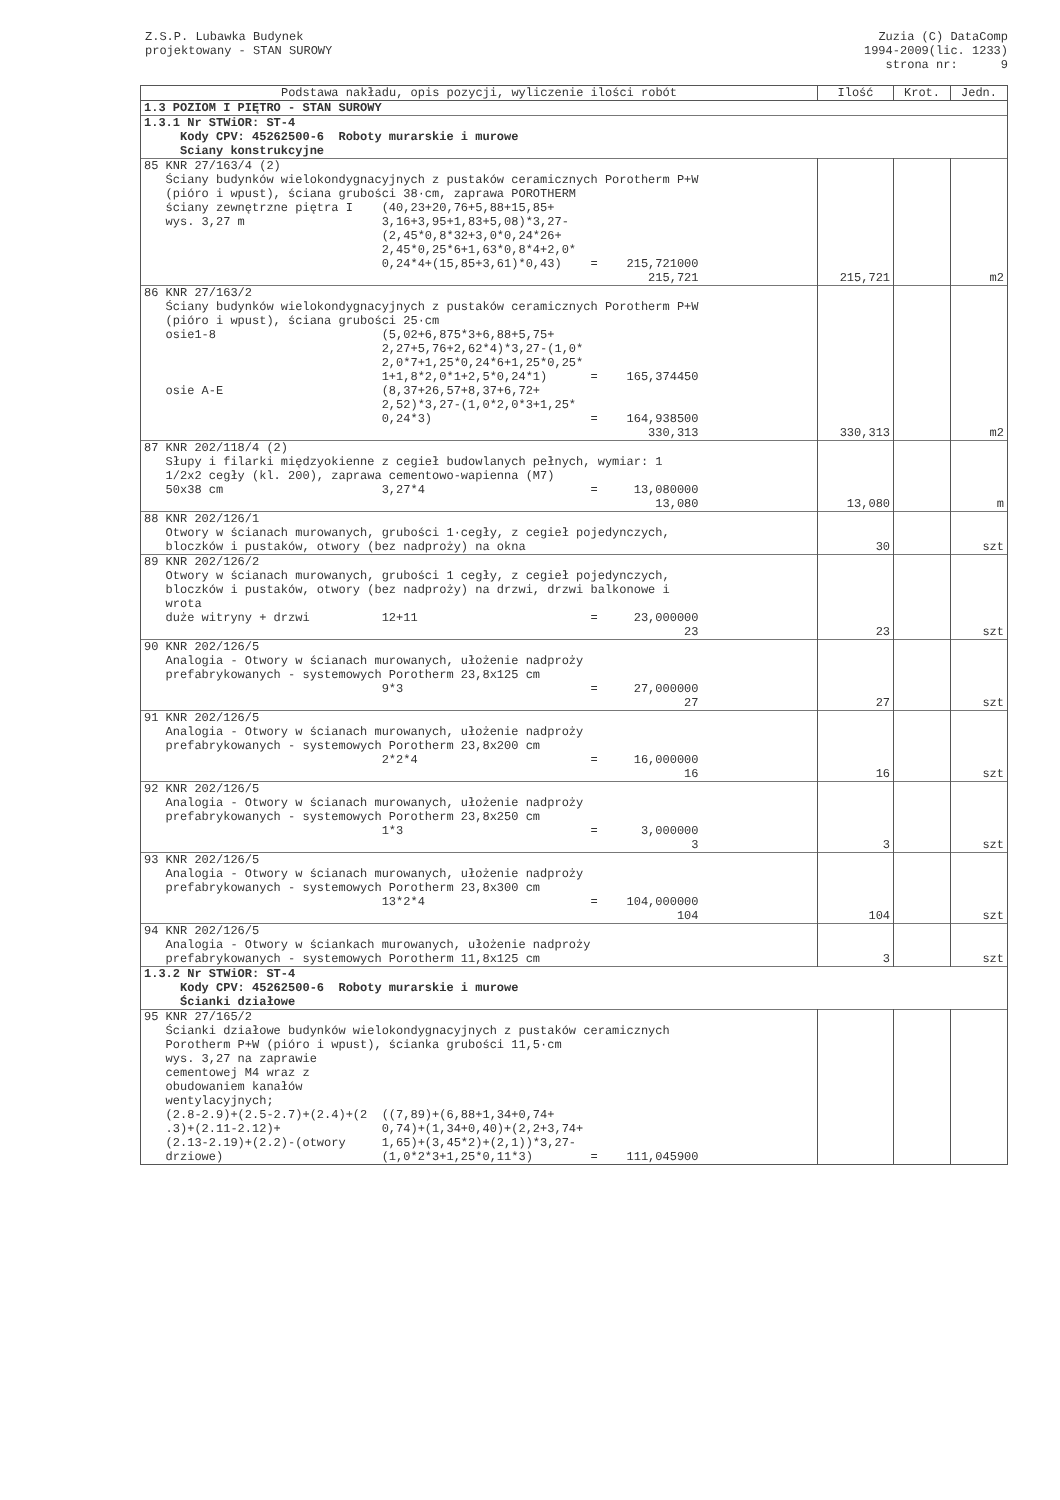Z.S.P. Lubawka Budynek
projektowany - STAN SUROWY
Zuzia (C) DataComp
1994-2009(lic. 1233)
strona nr: 9
| Podstawa nakładu, opis pozycji, wyliczenie ilości robót | Ilość | Krot. | Jedn. |
| --- | --- | --- | --- |
| 1.3 POZIOM I PIĘTRO - STAN SUROWY | | | |
| 1.3.1 Nr STWiOR: ST-4 Kody CPV: 45262500-6 Roboty murarskie i murowe Sciany konstrukcyjne | | | |
| 85 KNR 27/163/4 (2) Ściany budynków wielokondygnacyjnych z pustaków ceramicznych Porotherm P+W (pióro i wpust), ściana grubości 38·cm, zaprawa POROTHERM ściany zewnętrzne piętra I (40,23+20,76+5,88+15,85+ wys. 3,27 m 3,16+3,95+1,83+5,08)*3,27- (2,45*0,8*32+3,0*0,24*26+ 2,45*0,25*6+1,63*0,8*4+2,0* 0,24*4+(15,85+3,61)*0,43) = 215,721000 215,721 | 215,721 | | m2 |
| 86 KNR 27/163/2 Ściany budynków wielokondygnacyjnych z pustaków ceramicznych Porotherm P+W (pióro i wpust), ściana grubości 25·cm osie1-8 (5,02+6,875*3+6,88+5,75+ 2,27+5,76+2,62*4)*3,27-(1,0* 2,0*7+1,25*0,24*6+1,25*0,25* 1+1,8*2,0*1+2,5*0,24*1) = 165,374450 osie A-E (8,37+26,57+8,37+6,72+ 2,52)*3,27-(1,0*2,0*3+1,25* 0,24*3) = 164,938500 330,313 | 330,313 | | m2 |
| 87 KNR 202/118/4 (2) Słupy i filarki międzyokienne z cegieł budowlanych pełnych, wymiar: 1 1/2x2 cegły (kl. 200), zaprawa cementowo-wapienna (M7) 50x38 cm 3,27*4 = 13,080000 13,080 | 13,080 | | m |
| 88 KNR 202/126/1 Otwory w ścianach murowanych, grubości 1·cegły, z cegieł pojedynczych, bloczków i pustaków, otwory (bez nadproży) na okna | 30 | | szt |
| 89 KNR 202/126/2 Otwory w ścianach murowanych, grubości 1 cegły, z cegieł pojedynczych, bloczków i pustaków, otwory (bez nadproży) na drzwi, drzwi balkonowe i wrota duże witryny + drzwi 12+11 = 23,000000 23 | 23 | | szt |
| 90 KNR 202/126/5 Analogia - Otwory w ścianach murowanych, ułożenie nadproży prefabrykowanych - systemowych Porotherm 23,8x125 cm 9*3 = 27,000000 27 | 27 | | szt |
| 91 KNR 202/126/5 Analogia - Otwory w ścianach murowanych, ułożenie nadproży prefabrykowanych - systemowych Porotherm 23,8x200 cm 2*2*4 = 16,000000 16 | 16 | | szt |
| 92 KNR 202/126/5 Analogia - Otwory w ścianach murowanych, ułożenie nadproży prefabrykowanych - systemowych Porotherm 23,8x250 cm 1*3 = 3,000000 3 | 3 | | szt |
| 93 KNR 202/126/5 Analogia - Otwory w ścianach murowanych, ułożenie nadproży prefabrykowanych - systemowych Porotherm 23,8x300 cm 13*2*4 = 104,000000 104 | 104 | | szt |
| 94 KNR 202/126/5 Analogia - Otwory w ściankach murowanych, ułożenie nadproży prefabrykowanych - systemowych Porotherm 11,8x125 cm | 3 | | szt |
| 1.3.2 Nr STWiOR: ST-4 Kody CPV: 45262500-6 Roboty murarskie i murowe Ścianki działowe | | | |
| 95 KNR 27/165/2 Ścianki działowe budynków wielokondygnacyjnych z pustaków ceramicznych Porotherm P+W (pióro i wpust), ścianka grubości 11,5·cm wys. 3,27 na zaprawie cementowej M4 wraz z obudowaniem kanałów wentylacyjnych; (2.8-2.9)+(2.5-2.7)+(2.4)+(2 ((7,89)+(6,88+1,34+0,74+ .3)+(2.11-2.12)+ 0,74)+(1,34+0,40)+(2,2+3,74+ (2.13-2.19)+(2.2)-(otwory 1,65)+(3,45*2)+(2,1))*3,27- drziowe) (1,0*2*3+1,25*0,11*3) = 111,045900 | | | |